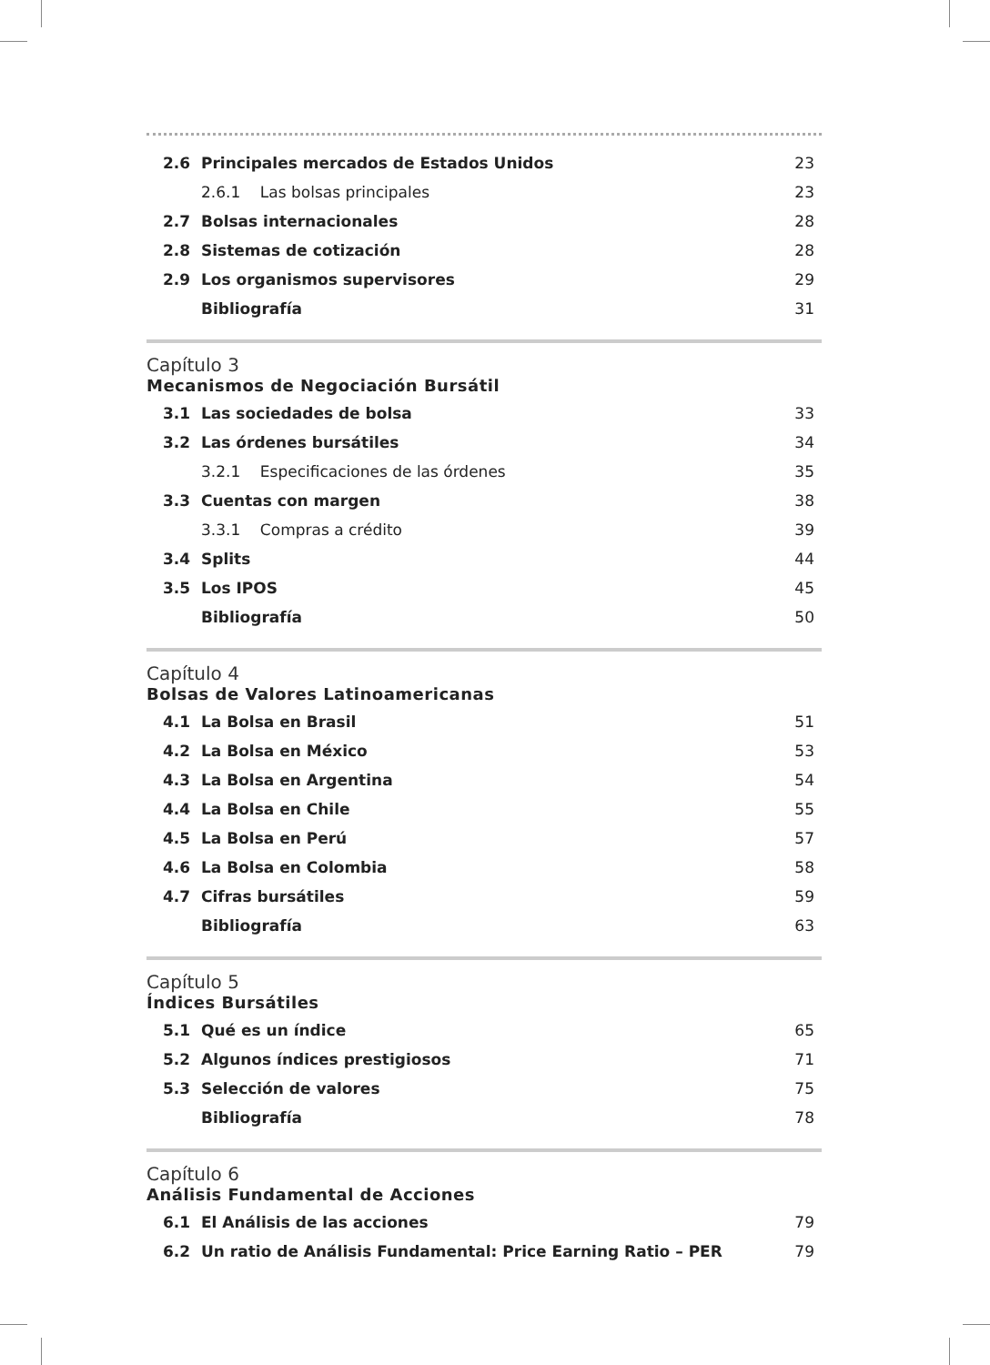| 2.6 | Principales mercados de Estados Unidos | 23 |
| | 2.6.1 Las bolsas principales | 23 |
| 2.7 | Bolsas internacionales | 28 |
| 2.8 | Sistemas de cotización | 28 |
| 2.9 | Los organismos supervisores | 29 |
| | Bibliografía | 31 |
Capítulo 3
Mecanismos de Negociación Bursátil
| 3.1 | Las sociedades de bolsa | 33 |
| 3.2 | Las órdenes bursátiles | 34 |
| | 3.2.1 Especificaciones de las órdenes | 35 |
| 3.3 | Cuentas con margen | 38 |
| | 3.3.1 Compras a crédito | 39 |
| 3.4 | Splits | 44 |
| 3.5 | Los IPOS | 45 |
| | Bibliografía | 50 |
Capítulo 4
Bolsas de Valores Latinoamericanas
| 4.1 | La Bolsa en Brasil | 51 |
| 4.2 | La Bolsa en México | 53 |
| 4.3 | La Bolsa en Argentina | 54 |
| 4.4 | La Bolsa en Chile | 55 |
| 4.5 | La Bolsa en Perú | 57 |
| 4.6 | La Bolsa en Colombia | 58 |
| 4.7 | Cifras bursátiles | 59 |
| | Bibliografía | 63 |
Capítulo 5
Índices Bursátiles
| 5.1 | Qué es un índice | 65 |
| 5.2 | Algunos índices prestigiosos | 71 |
| 5.3 | Selección de valores | 75 |
| | Bibliografía | 78 |
Capítulo 6
Análisis Fundamental de Acciones
| 6.1 | El Análisis de las acciones | 79 |
| 6.2 | Un ratio de Análisis Fundamental: Price Earning Ratio – PER | 79 |